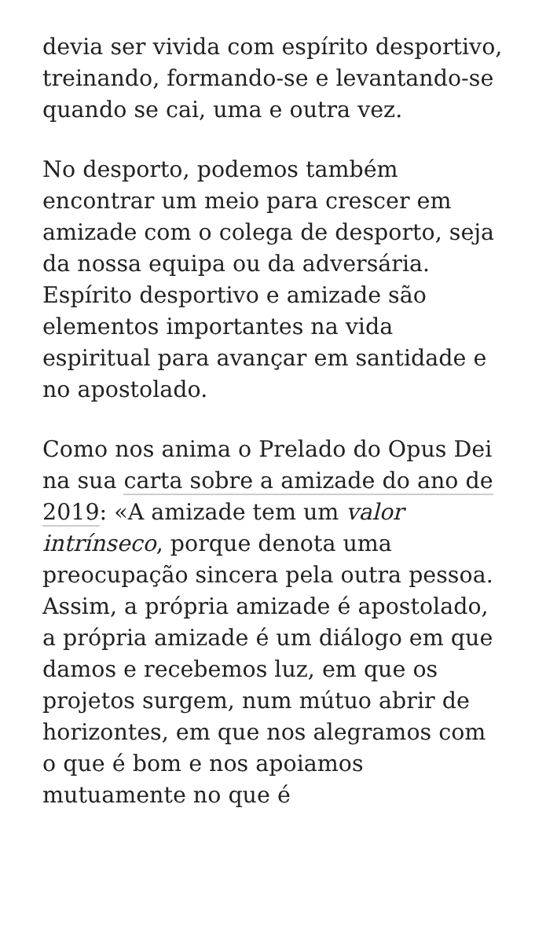devia ser vivida com espírito desportivo, treinando, formando-se e levantando-se quando se cai, uma e outra vez.
No desporto, podemos também encontrar um meio para crescer em amizade com o colega de desporto, seja da nossa equipa ou da adversária. Espírito desportivo e amizade são elementos importantes na vida espiritual para avançar em santidade e no apostolado.
Como nos anima o Prelado do Opus Dei na sua carta sobre a amizade do ano de 2019: «A amizade tem um valor intrínseco, porque denota uma preocupação sincera pela outra pessoa. Assim, a própria amizade é apostolado, a própria amizade é um diálogo em que damos e recebemos luz, em que os projetos surgem, num mútuo abrir de horizontes, em que nos alegramos com o que é bom e nos apoiamos mutuamente no que é